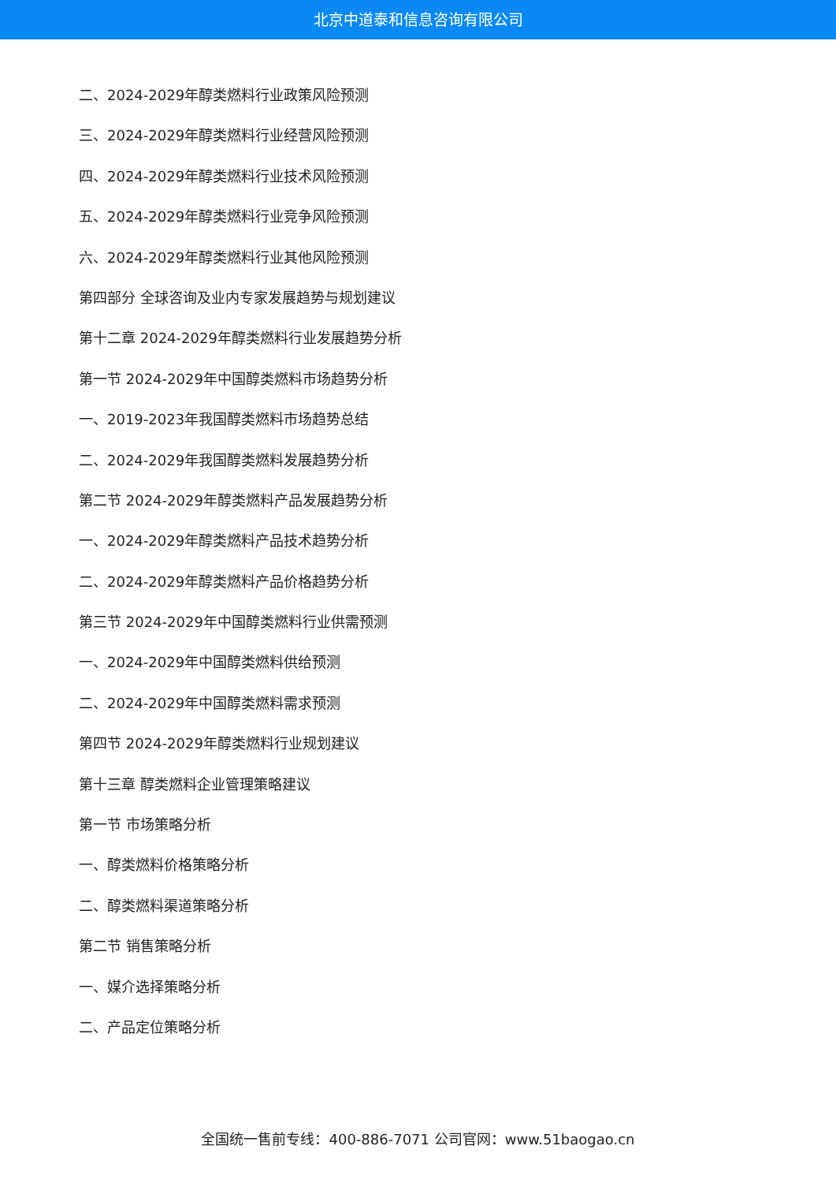北京中道泰和信息咨询有限公司
二、2024-2029年醇类燃料行业政策风险预测
三、2024-2029年醇类燃料行业经营风险预测
四、2024-2029年醇类燃料行业技术风险预测
五、2024-2029年醇类燃料行业竞争风险预测
六、2024-2029年醇类燃料行业其他风险预测
第四部分 全球咨询及业内专家发展趋势与规划建议
第十二章 2024-2029年醇类燃料行业发展趋势分析
第一节 2024-2029年中国醇类燃料市场趋势分析
一、2019-2023年我国醇类燃料市场趋势总结
二、2024-2029年我国醇类燃料发展趋势分析
第二节 2024-2029年醇类燃料产品发展趋势分析
一、2024-2029年醇类燃料产品技术趋势分析
二、2024-2029年醇类燃料产品价格趋势分析
第三节 2024-2029年中国醇类燃料行业供需预测
一、2024-2029年中国醇类燃料供给预测
二、2024-2029年中国醇类燃料需求预测
第四节 2024-2029年醇类燃料行业规划建议
第十三章 醇类燃料企业管理策略建议
第一节 市场策略分析
一、醇类燃料价格策略分析
二、醇类燃料渠道策略分析
第二节 销售策略分析
一、媒介选择策略分析
二、产品定位策略分析
全国统一售前专线：400-886-7071 公司官网：www.51baogao.cn